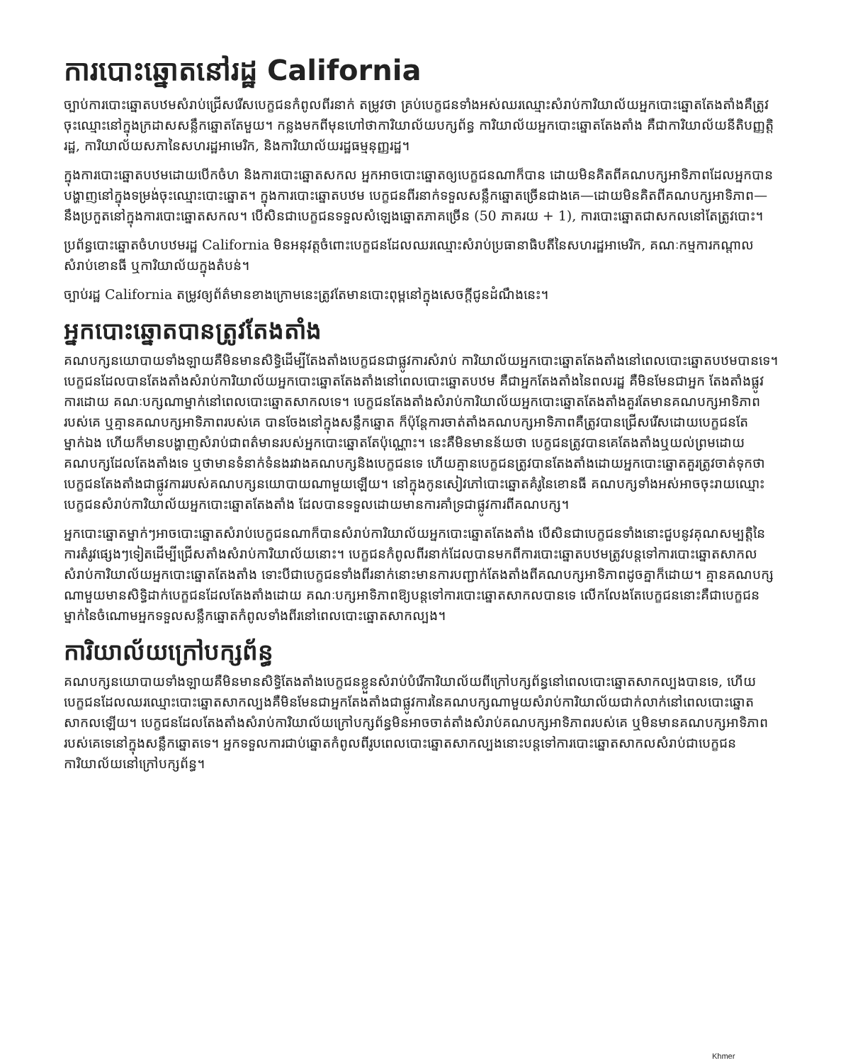ការបោះឆ្នោតនៅរដ្ឋ California
ច្បាប់ការបោះឆ្នោតបឋមសំរាប់ជ្រើសរើសបេក្ខជនកំពូលពីរនាក់ តម្រូវថា គ្រប់បេក្ខជនទាំងអស់ឈរឈ្មោះសំរាប់ការិយាល័យអ្នកបោះឆ្នោតតែងតាំងគឺត្រូវចុះឈ្មោះនៅក្នុងក្រដាសសន្លឹកឆ្នោតតែមួយ។ កន្លងមកពីមុនហៅថាការិយាល័យបក្សព័ន្ធ ការិយាល័យអ្នកបោះឆ្នោតតែងតាំង គឺជាការិយាល័យនីតិបញ្ញត្តិរដ្ឋ, ការិយាល័យសភានៃសហរដ្ឋអាមេរិក, និងការិយាល័យរដ្ឋធម្មនុញ្ញរដ្ឋ។
ក្នុងការបោះឆ្នោតបឋមដោយបើកចំហ និងការបោះឆ្នោតសកល អ្នកអាចបោះឆ្នោតឲ្យបេក្ខជនណាក៏បាន ដោយមិនគិតពីគណបក្សអាទិភាពដែលអ្នកបានបង្ហាញនៅក្នុងទម្រង់ចុះឈ្មោះបោះឆ្នោត។ ក្នុងការបោះឆ្នោតបឋម បេក្ខជនពីរនាក់ទទួលសន្លឹកឆ្នោតច្រើនជាងគេ—ដោយមិនគិតពីគណបក្សអាទិភាព—នឹងប្រកួតនៅក្នុងការបោះឆ្នោតសកល។ បើសិនជាបេក្ខជនទទួលសំឡេងឆ្នោតភាគច្រើន (50 ភាគរយ + 1), ការបោះឆ្នោតជាសកលនៅតែត្រូវបោះ។
ប្រព័ន្ធបោះឆ្នោតចំហបឋមរដ្ឋ California មិនអនុវត្តចំពោះបេក្ខជនដែលឈរឈ្មោះសំរាប់ប្រធានាធិបតីនៃសហរដ្ឋអាមេរិក, គណៈកម្មការកណ្តាលសំរាប់ខោនធី ឬការិយាល័យក្នុងតំបន់។
ច្បាប់រដ្ឋ California តម្រូវឲ្យព័ត៌មានខាងក្រោមនេះត្រូវតែមានបោះពុម្ពនៅក្នុងសេចក្តីជូនដំណឹងនេះ។
អ្នកបោះឆ្នោតបានត្រូវតែងតាំង
គណបក្សនយោបាយទាំងឡាយគឺមិនមានសិទ្ធិដើម្បីតែងតាំងបេក្ខជនជាផ្លូវការសំរាប់ ការិយាល័យអ្នកបោះឆ្នោតតែងតាំងនៅពេលបោះឆ្នោតបឋមបានទេ។ បេក្ខជនដែលបានតែងតាំងសំរាប់ការិយាល័យអ្នកបោះឆ្នោតតែងតាំងនៅពេលបោះឆ្នោតបឋម គឺជាអ្នកតែងតាំងនៃពលរដ្ឋ គឺមិនមែនជាអ្នក តែងតាំងផ្លូវការដោយ គណៈបក្សណាម្នាក់នៅពេលបោះឆ្នោតសាកលទេ។ បេក្ខជនតែងតាំងសំរាប់ការិយាល័យអ្នកបោះឆ្នោតតែងតាំងគួរតែមានគណបក្សអាទិភាពរបស់គេ ឬគ្មានគណបក្សអាទិភាពរបស់គេ បានចែងនៅក្នុងសន្លឹកឆ្នោត ក៏ប៉ុន្តែការចាត់តាំងគណបក្សអាទិភាពគឺត្រូវបានជ្រើសរើសដោយបេក្ខជនតែម្នាក់ឯង ហើយក៏មានបង្ហាញសំរាប់ជាពត៌មានរបស់អ្នកបោះឆ្នោតតែប៉ុណ្ណោះ។ នេះគឺមិនមានន័យថា បេក្ខជនត្រូវបានគេតែងតាំងឬយល់ព្រមដោយគណបក្សដែលតែងតាំងទេ ឬថាមានទំនាក់ទំនងរវាងគណបក្សនិងបេក្ខជនទេ ហើយគ្មានបេក្ខជនត្រូវបានតែងតាំងដោយអ្នកបោះឆ្នោតគួរត្រូវចាត់ទុកថាបេក្ខជនតែងតាំងជាផ្លូវការរបស់គណបក្សនយោបាយណាមួយឡើយ។ នៅក្នុងកូនសៀវភៅបោះឆ្នោតគំរូនៃខោនធី គណបក្សទាំងអស់អាចចុះរាយឈ្មោះបេក្ខជនសំរាប់ការិយាល័យអ្នកបោះឆ្នោតតែងតាំង ដែលបានទទួលដោយមានការគាំទ្រជាផ្លូវការពីគណបក្ស។
អ្នកបោះឆ្នោតម្នាក់ៗអាចបោះឆ្នោតសំរាប់បេក្ខជនណាក៏បានសំរាប់ការិយាល័យអ្នកបោះឆ្នោតតែងតាំង បើសិនជាបេក្ខជនទាំងនោះជួបនូវគុណសម្បត្តិនៃការតំរូវផ្សេងៗទៀតដើម្បីជ្រើសតាំងសំរាប់ការិយាល័យនោះ។ បេក្ខជនកំពូលពីរនាក់ដែលបានមកពីការបោះឆ្នោតបឋមត្រូវបន្តទៅការបោះឆ្នោតសាកល សំរាប់ការិយាល័យអ្នកបោះឆ្នោតតែងតាំង ទោះបីជាបេក្ខជនទាំងពីរនាក់នោះមានការបញ្ជាក់តែងតាំងពីគណបក្សអាទិភាពដូចគ្នាក៏ដោយ។ គ្មានគណបក្សណាមួយមានសិទ្ធិដាក់បេក្ខជនដែលតែងតាំងដោយ គណៈបក្សអាទិភាពឱ្យបន្តទៅការបោះឆ្នោតសាកលបានទេ លើកលែងតែបេក្ខជននោះគឺជាបេក្ខជនម្នាក់នៃចំណោមអ្នកទទួលសន្លឹកឆ្នោតកំពូលទាំងពីរនៅពេលបោះឆ្នោតសាកល្បង។
ការិយាល័យក្រៅបក្សព័ន្ធ
គណបក្សនយោបាយទាំងឡាយគឺមិនមានសិទ្ធិតែងតាំងបេក្ខជនខ្លួនសំរាប់បំរើការិយាល័យពីក្រៅបក្សព័ន្ធនៅពេលបោះឆ្នោតសាកល្បងបានទេ, ហើយបេក្ខជនដែលឈរឈ្មោះបោះឆ្នោតសាកល្បងគឺមិនមែនជាអ្នកតែងតាំងជាផ្លូវការនៃគណបក្សណាមួយសំរាប់ការិយាល័យជាក់លាក់នៅពេលបោះឆ្នោតសាកលឡើយ។ បេក្ខជនដែលតែងតាំងសំរាប់ការិយាល័យក្រៅបក្សព័ន្ធមិនអាចចាត់តាំងសំរាប់គណបក្សអាទិភាពរបស់គេ ឬមិនមានគណបក្សអាទិភាពរបស់គេទេនៅក្នុងសន្លឹកឆ្នោតទេ។ អ្នកទទួលការជាប់ឆ្នោតកំពូលពីរូបពេលបោះឆ្នោតសាកល្បងនោះបន្តទៅការបោះឆ្នោតសាកលសំរាប់ជាបេក្ខជនការិយាល័យនៅក្រៅបក្សព័ន្ធ។
Khmer